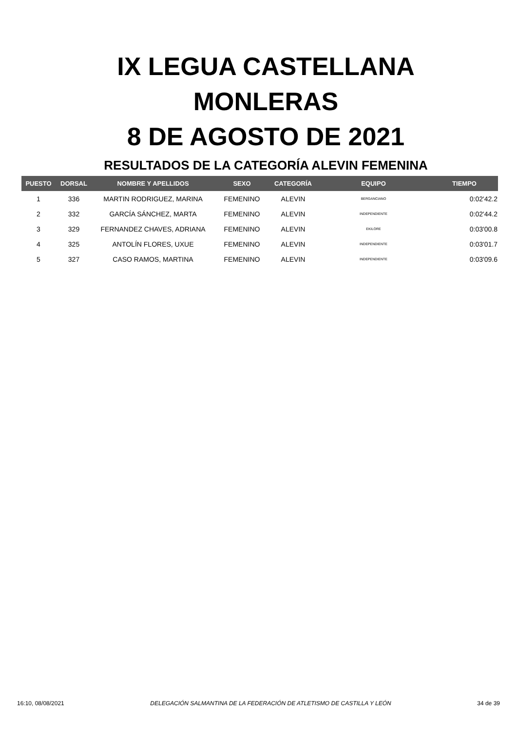IX LEGUA CASTELLANA
MONLERAS
8 DE AGOSTO DE 2021
RESULTADOS DE LA CATEGORÍA ALEVIN FEMENINA
| PUESTO | DORSAL | NOMBRE Y APELLIDOS | SEXO | CATEGORÍA | EQUIPO | TIEMPO |
| --- | --- | --- | --- | --- | --- | --- |
| 1 | 336 | MARTIN RODRIGUEZ, MARINA | FEMENINO | ALEVIN | BERGANCIANO | 0:02'42.2 |
| 2 | 332 | GARCÍA SÁNCHEZ, MARTA | FEMENINO | ALEVIN | INDEPENDIENTE | 0:02'44.2 |
| 3 | 329 | FERNANDEZ CHAVES, ADRIANA | FEMENINO | ALEVIN | EKILORE | 0:03'00.8 |
| 4 | 325 | ANTOLÍN FLORES, UXUE | FEMENINO | ALEVIN | INDEPENDIENTE | 0:03'01.7 |
| 5 | 327 | CASO RAMOS, MARTINA | FEMENINO | ALEVIN | INDEPENDIENTE | 0:03'09.6 |
16:10, 08/08/2021 DELEGACIÓN SALMANTINA DE LA FEDERACIÓN DE ATLETISMO DE CASTILLA Y LEÓN 34 de 39